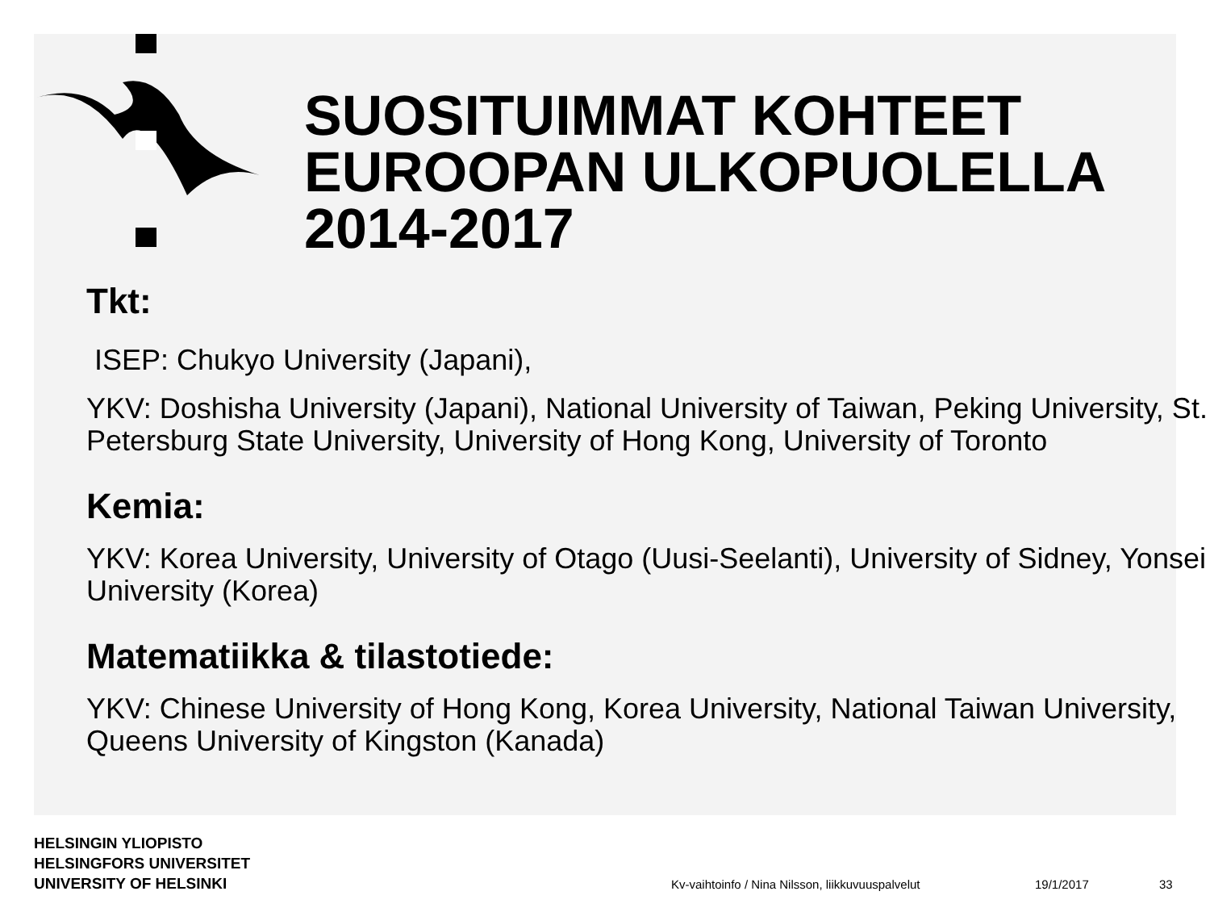SUOSITUIMMAT KOHTEET EUROOPAN ULKOPUOLELLA 2014-2017
Tkt:
ISEP: Chukyo University (Japani),
YKV: Doshisha University (Japani), National University of Taiwan, Peking University, St. Petersburg State University, University of Hong Kong, University of Toronto
Kemia:
YKV: Korea University, University of Otago (Uusi-Seelanti), University of Sidney, Yonsei University (Korea)
Matematiikka & tilastotiede:
YKV: Chinese University of Hong Kong, Korea University, National Taiwan University, Queens University of Kingston (Kanada)
HELSINGIN YLIOPISTO
HELSINGFORS UNIVERSITET
UNIVERSITY OF HELSINKI
Kv-vaihtoinfo / Nina Nilsson, liikkuvuuspalvelut
19/1/2017 33